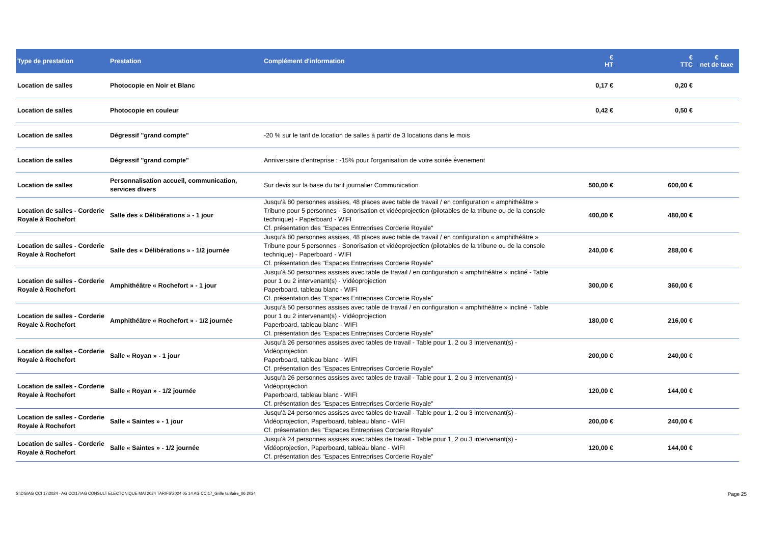| Type de prestation | Prestation | Complément d'information | € HT | € TTC | € net de taxe |
| --- | --- | --- | --- | --- | --- |
| Location de salles | Photocopie en Noir et Blanc | | 0,17 € | 0,20 € | |
| Location de salles | Photocopie en couleur | | 0,42 € | 0,50 € | |
| Location de salles | Dégressif "grand compte" | -20 % sur le tarif de location de salles à partir de 3 locations dans le mois | | | |
| Location de salles | Dégressif "grand compte" | Anniversaire d'entreprise : -15% pour l'organisation de votre soirée évenement | | | |
| Location de salles | Personnalisation accueil, communication, services divers | Sur devis sur la base du tarif journalier Communication | 500,00 € | 600,00 € | |
| Location de salles - Corderie Royale à Rochefort | Salle des « Délibérations » - 1 jour | Jusqu’à 80 personnes assises, 48 places avec table de travail / en configuration « amphithéâtre » Tribune pour 5 personnes - Sonorisation et vidéoprojection (pilotables de la tribune ou de la console technique) - Paperboard - WIFI Cf. présentation des "Espaces Entreprises Corderie Royale" | 400,00 € | 480,00 € | |
| Location de salles - Corderie Royale à Rochefort | Salle des « Délibérations » - 1/2 journée | Jusqu’à 80 personnes assises, 48 places avec table de travail / en configuration « amphithéâtre » Tribune pour 5 personnes - Sonorisation et vidéoprojection (pilotables de la tribune ou de la console technique) - Paperboard - WIFI Cf. présentation des "Espaces Entreprises Corderie Royale" | 240,00 € | 288,00 € | |
| Location de salles - Corderie Royale à Rochefort | Amphithéâtre « Rochefort » - 1 jour | Jusqu’à 50 personnes assises avec table de travail / en configuration « amphithéâtre » incliné - Table pour 1 ou 2 intervenant(s) - Vidéoprojection Paperboard, tableau blanc - WIFI Cf. présentation des "Espaces Entreprises Corderie Royale" | 300,00 € | 360,00 € | |
| Location de salles - Corderie Royale à Rochefort | Amphithéâtre « Rochefort » - 1/2 journée | Jusqu’à 50 personnes assises avec table de travail / en configuration « amphithéâtre » incliné - Table pour 1 ou 2 intervenant(s) - Vidéoprojection Paperboard, tableau blanc - WIFI Cf. présentation des "Espaces Entreprises Corderie Royale" | 180,00 € | 216,00 € | |
| Location de salles - Corderie Royale à Rochefort | Salle « Royan » - 1 jour | Jusqu’à 26 personnes assises avec tables de travail - Table pour 1, 2 ou 3 intervenant(s) - Vidéoprojection Paperboard, tableau blanc - WIFI Cf. présentation des "Espaces Entreprises Corderie Royale" | 200,00 € | 240,00 € | |
| Location de salles - Corderie Royale à Rochefort | Salle « Royan » - 1/2 journée | Jusqu’à 26 personnes assises avec tables de travail - Table pour 1, 2 ou 3 intervenant(s) - Vidéoprojection Paperboard, tableau blanc - WIFI Cf. présentation des "Espaces Entreprises Corderie Royale" | 120,00 € | 144,00 € | |
| Location de salles - Corderie Royale à Rochefort | Salle « Saintes » - 1 jour | Jusqu’à 24 personnes assises avec tables de travail - Table pour 1, 2 ou 3 intervenant(s) - Vidéoprojection, Paperboard, tableau blanc - WIFI Cf. présentation des "Espaces Entreprises Corderie Royale" | 200,00 € | 240,00 € | |
| Location de salles - Corderie Royale à Rochefort | Salle « Saintes » - 1/2 journée | Jusqu’à 24 personnes assises avec tables de travail - Table pour 1, 2 ou 3 intervenant(s) - Vidéoprojection, Paperboard, tableau blanc - WIFI Cf. présentation des "Espaces Entreprises Corderie Royale" | 120,00 € | 144,00 € | |
S:\DG\AG CCI 17\2024 - AG CCI17\AG CONSULT ELECTONIQUE MAI 2024 TARIFS\2024 05 14 AG CCI17_Grille tarifaire_06 2024 Page 25